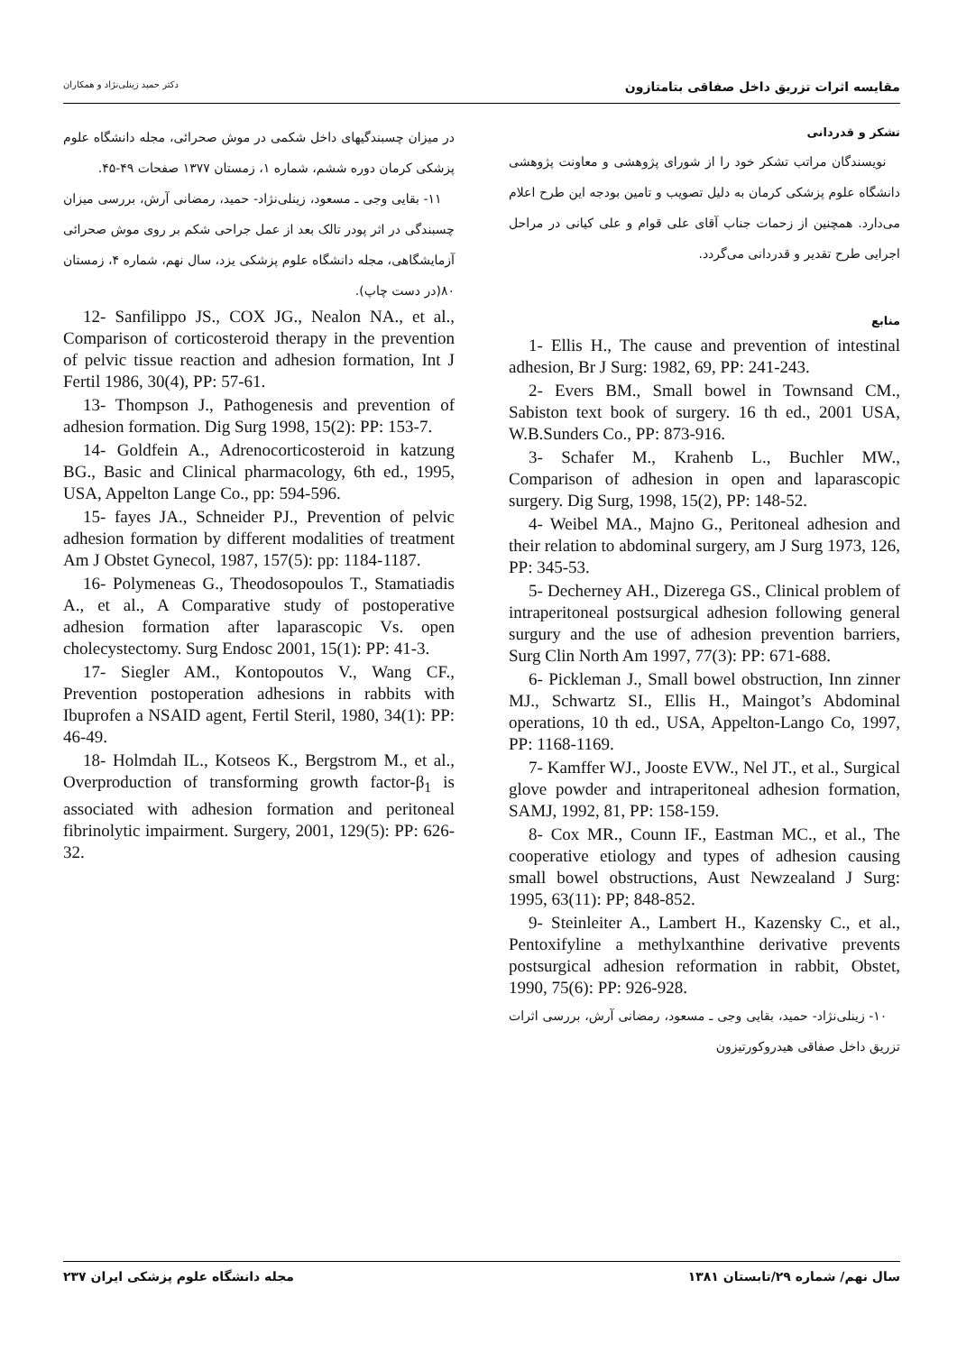مقایسه اثرات تزریق داخل صفاقی بتامتازون دکتر حمید زینلی‌نژاد و همکاران
تشکر و قدردانی
نویسندگان مراتب تشکر خود را از شورای پژوهشی و معاونت پژوهشی دانشگاه علوم پزشکی کرمان به دلیل تصویب و تامین بودجه این طرح اعلام می‌دارد. همچنین از زحمات جناب آقای علی قوام و علی کیانی در مراحل اجرایی طرح تقدیر و قدردانی می‌گردد.
منابع
1- Ellis H., The cause and prevention of intestinal adhesion, Br J Surg: 1982, 69, PP: 241-243.
2- Evers BM., Small bowel in Townsand CM., Sabiston text book of surgery. 16 th ed., 2001 USA, W.B.Sunders Co., PP: 873-916.
3- Schafer M., Krahenb L., Buchler MW., Comparison of adhesion in open and laparascopic surgery. Dig Surg, 1998, 15(2), PP: 148-52.
4- Weibel MA., Majno G., Peritoneal adhesion and their relation to abdominal surgery, am J Surg 1973, 126, PP: 345-53.
5- Decherney AH., Dizerega GS., Clinical problem of intraperitoneal postsurgical adhesion following general surgury and the use of adhesion prevention barriers, Surg Clin North Am 1997, 77(3): PP: 671-688.
6- Pickleman J., Small bowel obstruction, Inn zinner MJ., Schwartz SI., Ellis H., Maingot’s Abdominal operations, 10 th ed., USA, Appelton-Lango Co, 1997, PP: 1168-1169.
7- Kamffer WJ., Jooste EVW., Nel JT., et al., Surgical glove powder and intraperitoneal adhesion formation, SAMJ, 1992, 81, PP: 158-159.
8- Cox MR., Counn IF., Eastman MC., et al., The cooperative etiology and types of adhesion causing small bowel obstructions, Aust Newzealand J Surg: 1995, 63(11): PP; 848-852.
9- Steinleiter A., Lambert H., Kazensky C., et al., Pentoxifyline a methylxanthine derivative prevents postsurgical adhesion reformation in rabbit, Obstet, 1990, 75(6): PP: 926-928.
۱۰- زینلی‌نژاد- حمید، بقایی وجی ـ مسعود، رمضانی آرش، بررسی اثرات تزریق داخل صفاقی هیدروکورتیزون
در میزان چسبندگیهای داخل شکمی در موش صحرائی، مجله دانشگاه علوم پزشکی کرمان دوره ششم، شماره ۱، زمستان ۱۳۷۷ صفحات ۴۹-۴۵.
۱۱- بقایی وجی ـ مسعود، زینلی‌نژاد- حمید، رمضانی آرش، بررسی میزان چسبندگی در اثر پودر تالک بعد از عمل جراحی شکم بر روی موش صحرائی آزمایشگاهی، مجله دانشگاه علوم پزشکی یزد، سال نهم، شماره ۴، زمستان ۸۰(در دست چاپ).
12- Sanfilippo JS., COX JG., Nealon NA., et al., Comparison of corticosteroid therapy in the prevention of pelvic tissue reaction and adhesion formation, Int J Fertil 1986, 30(4), PP: 57-61.
13- Thompson J., Pathogenesis and prevention of adhesion formation. Dig Surg 1998, 15(2): PP: 153-7.
14- Goldfein A., Adrenocorticosteroid in katzung BG., Basic and Clinical pharmacology, 6th ed., 1995, USA, Appelton Lange Co., pp: 594-596.
15- fayes JA., Schneider PJ., Prevention of pelvic adhesion formation by different modalities of treatment Am J Obstet Gynecol, 1987, 157(5): pp: 1184-1187.
16- Polymeneas G., Theodosopoulos T., Stamatiadis A., et al., A Comparative study of postoperative adhesion formation after laparascopic Vs. open cholecystectomy. Surg Endosc 2001, 15(1): PP: 41-3.
17- Siegler AM., Kontopoutos V., Wang CF., Prevention postoperation adhesions in rabbits with Ibuprofen a NSAID agent, Fertil Steril, 1980, 34(1): PP: 46-49.
18- Holmdah IL., Kotseos K., Bergstrom M., et al., Overproduction of transforming growth factor-β<sub>1</sub> is associated with adhesion formation and peritoneal fibrinolytic impairment. Surgery, 2001, 129(5): PP: 626-32.
سال نهم/ شماره ۲۹/تابستان ۱۳۸۱ مجله دانشگاه علوم پزشکی ایران ۲۳۷